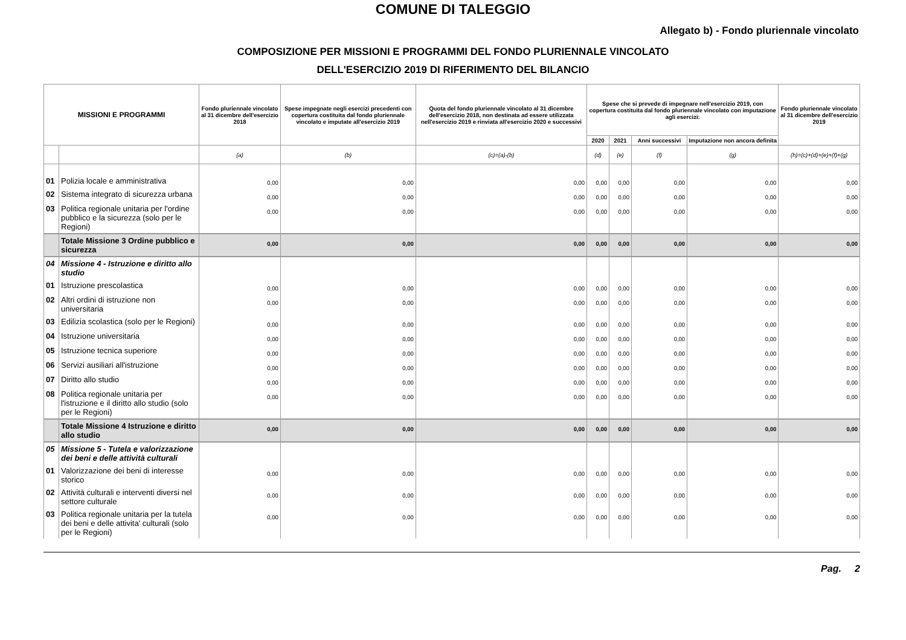COMUNE DI TALEGGIO
Allegato b) - Fondo pluriennale vincolato
COMPOSIZIONE PER MISSIONI E PROGRAMMI DEL FONDO PLURIENNALE VINCOLATO
DELL'ESERCIZIO 2019 DI RIFERIMENTO DEL BILANCIO
| MISSIONI E PROGRAMMI | | Fondo pluriennale vincolato al 31 dicembre dell'esercizio 2018 | Spese impegnate negli esercizi precedenti con copertura costituita dal fondo pluriennale vincolato e imputate all'esercizio 2019 | Quota del fondo pluriennale vincolato al 31 dicembre dell'esercizio 2018, non destinata ad essere utilizzata nell'esercizio 2019 e rinviata all'esercizio 2020 e successivi | Spese che si prevede di impegnare nell'esercizio 2019, con copertura costituita dal fondo pluriennale vincolato con imputazione agli esercizi: | | | | Fondo pluriennale vincolato al 31 dicembre dell'esercizio 2019 |
| --- | --- | --- | --- | --- | --- | --- | --- | --- | --- |
| | | | | | 2020 | 2021 | Anni successivi | Imputazione non ancora definita | |
| | | (a) | (b) | (c)=(a)-(b) | (d) | (e) | (f) | (g) | (h)=(c)+(d)+(e)+(f)+(g) |
| 01 | Polizia locale e amministrativa | 0,00 | 0,00 | 0,00 | 0,00 | 0,00 | 0,00 | 0,00 | 0,00 |
| 02 | Sistema integrato di sicurezza urbana | 0,00 | 0,00 | 0,00 | 0,00 | 0,00 | 0,00 | 0,00 | 0,00 |
| 03 | Politica regionale unitaria per l'ordine pubblico e la sicurezza (solo per le Regioni) | 0,00 | 0,00 | 0,00 | 0,00 | 0,00 | 0,00 | 0,00 | 0,00 |
| | Totale Missione 3 Ordine pubblico e sicurezza | 0,00 | 0,00 | 0,00 | 0,00 | 0,00 | 0,00 | 0,00 | 0,00 |
| 04 | Missione 4 - Istruzione e diritto allo studio | | | | | | | | |
| 01 | Istruzione prescolastica | 0,00 | 0,00 | 0,00 | 0,00 | 0,00 | 0,00 | 0,00 | 0,00 |
| 02 | Altri ordini di istruzione non universitaria | 0,00 | 0,00 | 0,00 | 0,00 | 0,00 | 0,00 | 0,00 | 0,00 |
| 03 | Edilizia scolastica (solo per le Regioni) | 0,00 | 0,00 | 0,00 | 0,00 | 0,00 | 0,00 | 0,00 | 0,00 |
| 04 | Istruzione universitaria | 0,00 | 0,00 | 0,00 | 0,00 | 0,00 | 0,00 | 0,00 | 0,00 |
| 05 | Istruzione tecnica superiore | 0,00 | 0,00 | 0,00 | 0,00 | 0,00 | 0,00 | 0,00 | 0,00 |
| 06 | Servizi ausiliari all'istruzione | 0,00 | 0,00 | 0,00 | 0,00 | 0,00 | 0,00 | 0,00 | 0,00 |
| 07 | Diritto allo studio | 0,00 | 0,00 | 0,00 | 0,00 | 0,00 | 0,00 | 0,00 | 0,00 |
| 08 | Politica regionale unitaria per l'istruzione e il diritto allo studio (solo per le Regioni) | 0,00 | 0,00 | 0,00 | 0,00 | 0,00 | 0,00 | 0,00 | 0,00 |
| | Totale Missione 4 Istruzione e diritto allo studio | 0,00 | 0,00 | 0,00 | 0,00 | 0,00 | 0,00 | 0,00 | 0,00 |
| 05 | Missione 5 - Tutela e valorizzazione dei beni e delle attività culturali | | | | | | | | |
| 01 | Valorizzazione dei beni di interesse storico | 0,00 | 0,00 | 0,00 | 0,00 | 0,00 | 0,00 | 0,00 | 0,00 |
| 02 | Attività culturali e interventi diversi nel settore culturale | 0,00 | 0,00 | 0,00 | 0,00 | 0,00 | 0,00 | 0,00 | 0,00 |
| 03 | Politica regionale unitaria per la tutela dei beni e delle attivita' culturali (solo per le Regioni) | 0,00 | 0,00 | 0,00 | 0,00 | 0,00 | 0,00 | 0,00 | 0,00 |
Pag. 2